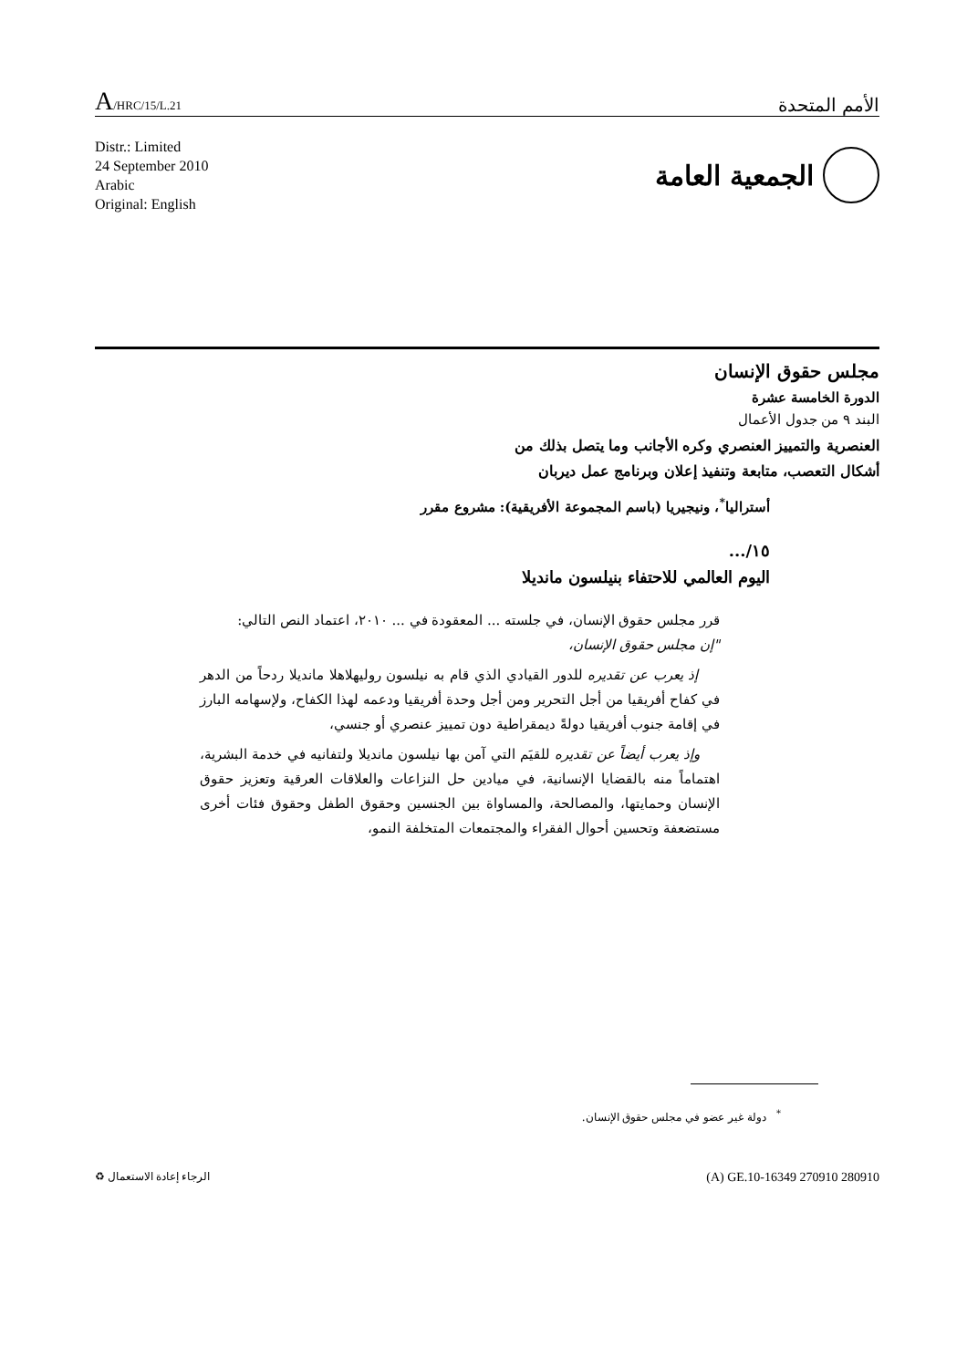A/HRC/15/L.21
الأمم المتحدة
Distr.: Limited
24 September 2010
Arabic
Original: English
الجمعية العامة
مجلس حقوق الإنسان
الدورة الخامسة عشرة
البند ٩ من جدول الأعمال
العنصرية والتمييز العنصري وكره الأجانب وما يتصل بذلك من
أشكال التعصب، متابعة وتنفيذ إعلان وبرنامج عمل ديربان
أستراليا<sup>*</sup>، ونيجيريا (باسم المجموعة الأفريقية): مشروع مقرر
١٥/...
اليوم العالمي للاحتفاء بنيلسون مانديلا
قرر مجلس حقوق الإنسان، في جلسته ... المعقودة في ... ٢٠١٠، اعتماد النص التالي:
"إن مجلس حقوق الإنسان،
إذ يعرب عن تقديره للدور القيادي الذي قام به نيلسون روليهلاهلا مانديلا ردحاً من الدهر في كفاح أفريقيا من أجل التحرير ومن أجل وحدة أفريقيا ودعمه لهذا الكفاح، ولإسهامه البارز في إقامة جنوب أفريقيا دولةً ديمقراطية دون تمييز عنصري أو جنسي،
وإذ يعرب أيضاً عن تقديره للقيَم التي آمن بها نيلسون مانديلا ولتفانيه في خدمة البشرية، اهتماماً منه بالقضايا الإنسانية، في ميادين حل النزاعات والعلاقات العرقية وتعزيز حقوق الإنسان وحمايتها، والمصالحة، والمساواة بين الجنسين وحقوق الطفل وحقوق فئات أخرى مستضعفة وتحسين أحوال الفقراء والمجتمعات المتخلفة النمو،
<sup>*</sup> دولة غير عضو في مجلس حقوق الإنسان.
الرجاء إعادة الاستعمال ♻
(A) GE.10-16349 270910 280910